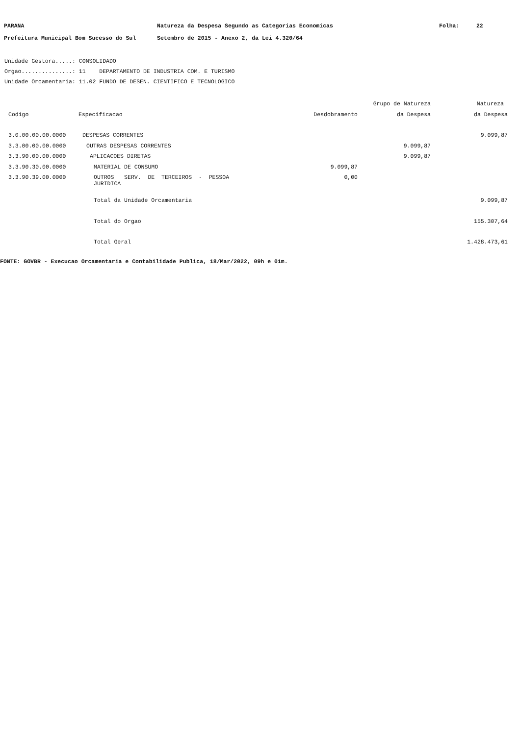PARANA Natureza da Despesa Segundo as Categorias Economicas Folha: 22
Prefeitura Municipal Bom Sucesso do Sul Setembro de 2015 - Anexo 2, da Lei 4.320/64
Unidade Gestora.....: CONSOLIDADO
Orgao...............: 11 DEPARTAMENTO DE INDUSTRIA COM. E TURISMO
Unidade Orcamentaria: 11.02 FUNDO DE DESEN. CIENTIFICO E TECNOLOGICO
| | | | Grupo de Natureza | Natureza |
| --- | --- | --- | --- | --- |
| Codigo | Especificacao | Desdobramento | da Despesa | da Despesa |
| 3.0.00.00.00.0000 | DESPESAS CORRENTES | | | 9.099,87 |
| 3.3.00.00.00.0000 | OUTRAS DESPESAS CORRENTES | | 9.099,87 | |
| 3.3.90.00.00.0000 | APLICACOES DIRETAS | | 9.099,87 | |
| 3.3.90.30.00.0000 | MATERIAL DE CONSUMO | 9.099,87 | | |
| 3.3.90.39.00.0000 | OUTROS SERV. DE TERCEIROS - PESSOA JURIDICA | 0,00 | | |
| | Total da Unidade Orcamentaria | | | 9.099,87 |
| | Total do Orgao | | | 155.307,64 |
| | Total Geral | | | 1.428.473,61 |
FONTE: GOVBR - Execucao Orcamentaria e Contabilidade Publica, 18/Mar/2022, 09h e 01m.